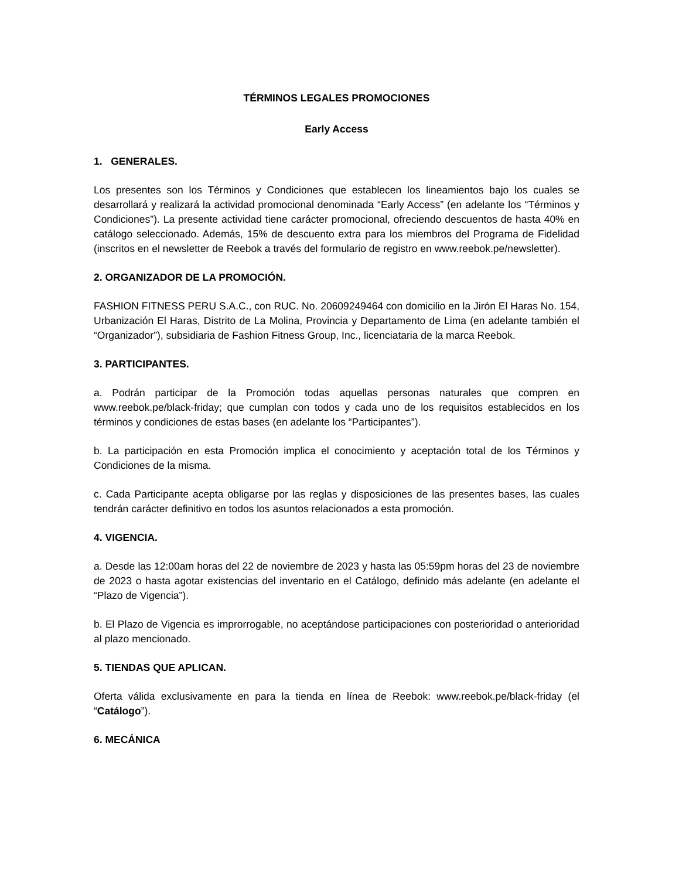TÉRMINOS LEGALES PROMOCIONES
Early Access
1. GENERALES.
Los presentes son los Términos y Condiciones que establecen los lineamientos bajo los cuales se desarrollará y realizará la actividad promocional denominada “Early Access” (en adelante los “Términos y Condiciones”). La presente actividad tiene carácter promocional, ofreciendo descuentos de hasta 40% en catálogo seleccionado. Además, 15% de descuento extra para los miembros del Programa de Fidelidad (inscritos en el newsletter de Reebok a través del formulario de registro en www.reebok.pe/newsletter).
2. ORGANIZADOR DE LA PROMOCIÓN.
FASHION FITNESS PERU S.A.C., con RUC. No. 20609249464 con domicilio en la Jirón El Haras No. 154, Urbanización El Haras, Distrito de La Molina, Provincia y Departamento de Lima (en adelante también el “Organizador”), subsidiaria de Fashion Fitness Group, Inc., licenciataria de la marca Reebok.
3. PARTICIPANTES.
a. Podrán participar de la Promoción todas aquellas personas naturales que compren en www.reebok.pe/black-friday; que cumplan con todos y cada uno de los requisitos establecidos en los términos y condiciones de estas bases (en adelante los “Participantes”).
b. La participación en esta Promoción implica el conocimiento y aceptación total de los Términos y Condiciones de la misma.
c. Cada Participante acepta obligarse por las reglas y disposiciones de las presentes bases, las cuales tendrán carácter definitivo en todos los asuntos relacionados a esta promoción.
4. VIGENCIA.
a. Desde las 12:00am horas del 22 de noviembre de 2023 y hasta las 05:59pm horas del 23 de noviembre de 2023 o hasta agotar existencias del inventario en el Catálogo, definido más adelante (en adelante el “Plazo de Vigencia”).
b. El Plazo de Vigencia es improrrogable, no aceptándose participaciones con posterioridad o anterioridad al plazo mencionado.
5. TIENDAS QUE APLICAN.
Oferta válida exclusivamente en para la tienda en línea de Reebok: www.reebok.pe/black-friday (el “Catálogo”).
6. MECÁNICA